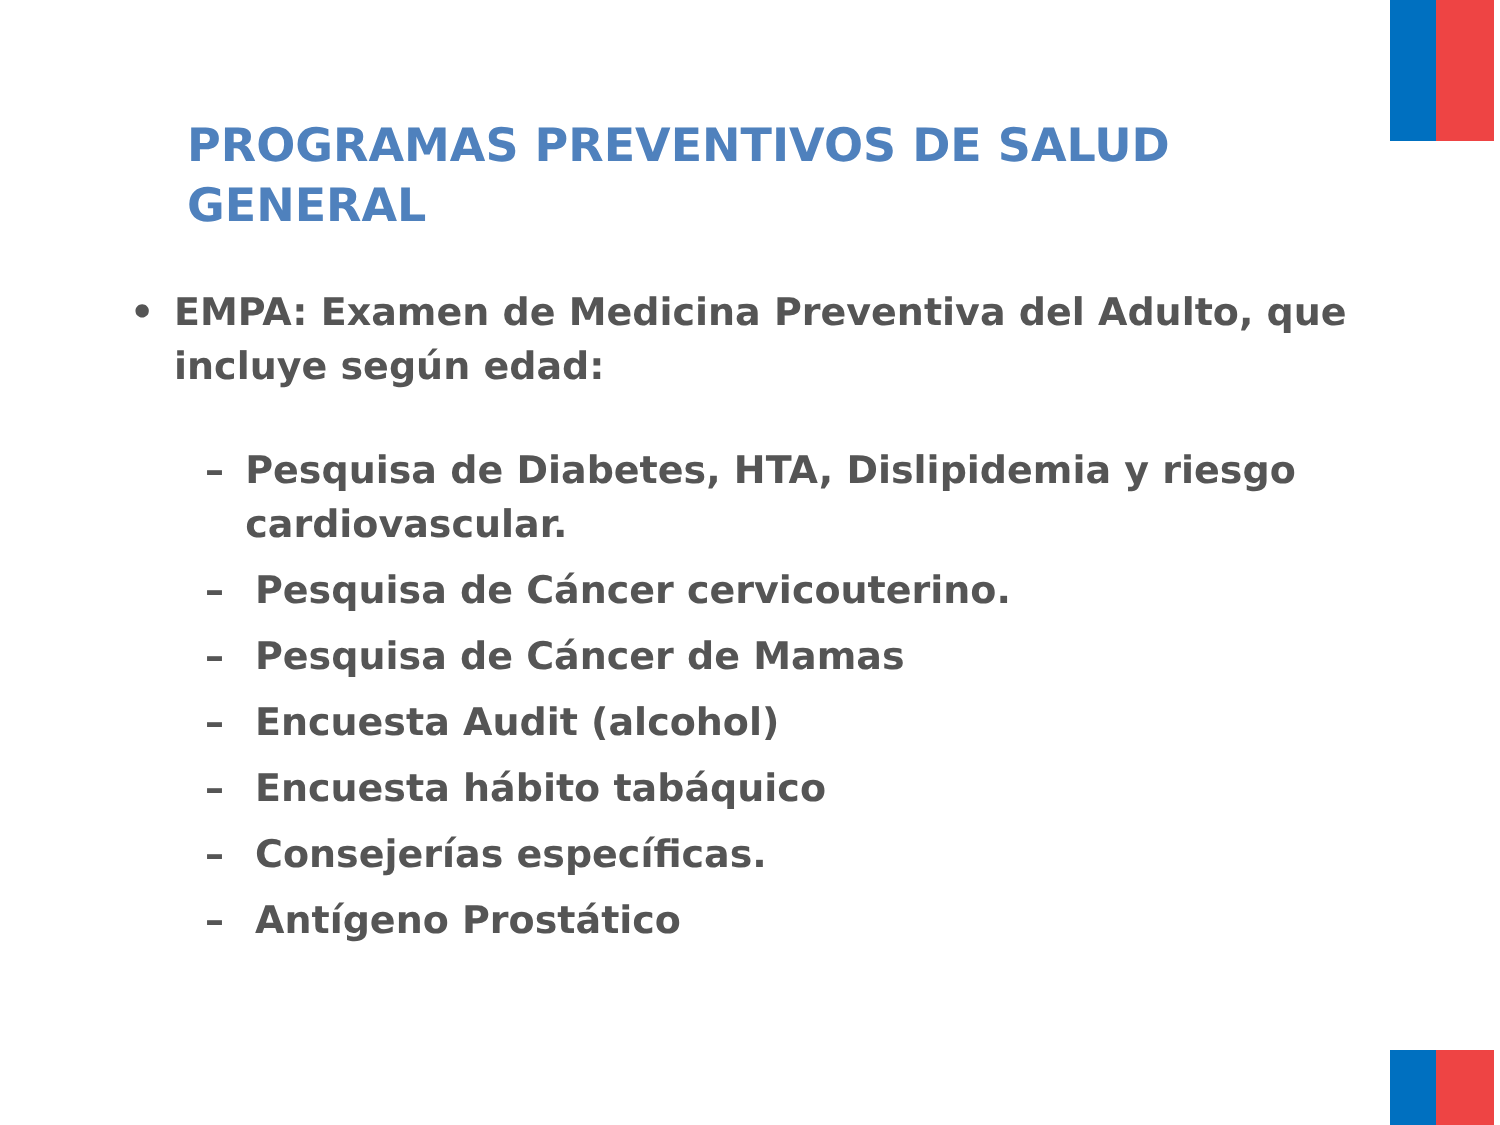PROGRAMAS PREVENTIVOS DE SALUD GENERAL
• EMPA: Examen de Medicina Preventiva del Adulto, que incluye según edad:
– Pesquisa de Diabetes, HTA, Dislipidemia y riesgo cardiovascular.
– Pesquisa de Cáncer cervicouterino.
– Pesquisa de Cáncer de Mamas
– Encuesta Audit (alcohol)
– Encuesta hábito tabáquico
– Consejerías específicas.
– Antígeno Prostático